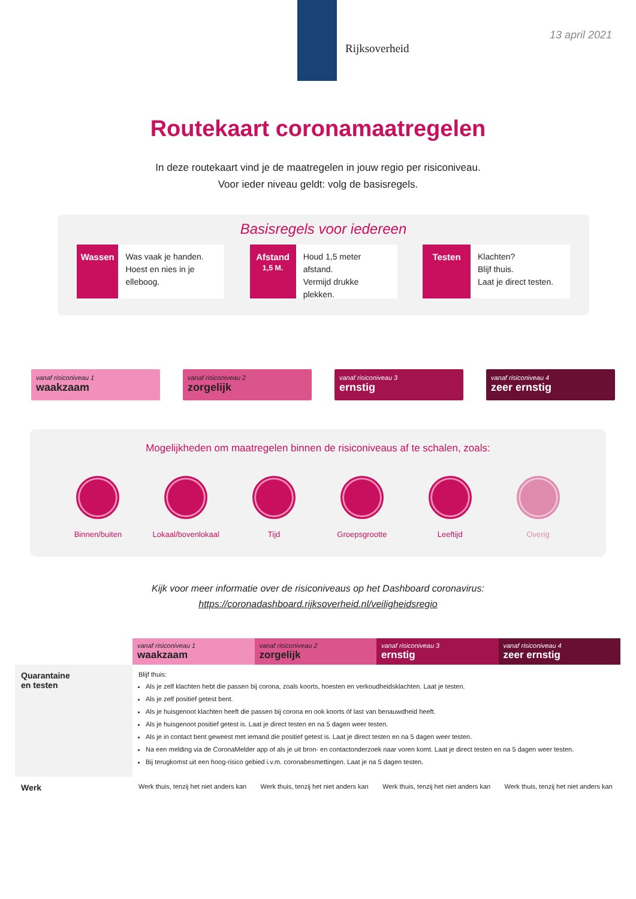Rijksoverheid
13 april 2021
Routekaart coronamaatregelen
In deze routekaart vind je de maatregelen in jouw regio per risiconiveau.
Voor ieder niveau geldt: volg de basisregels.
Basisregels voor iedereen
Wassen
Was vaak je handen.
Hoest en nies in je elleboog.
Afstand
1,5 M.
Houd 1,5 meter afstand.
Vermijd drukke plekken.
Testen
Klachten?
Blijf thuis.
Laat je direct testen.
vanaf risiconiveau 1
waakzaam
vanaf risiconiveau 2
zorgelijk
vanaf risiconiveau 3
ernstig
vanaf risiconiveau 4
zeer ernstig
Mogelijkheden om maatregelen binnen de risiconiveaus af te schalen, zoals:
Binnen/buiten Lokaal/bovenlokaal
Tijd Groepsgrootte Leeftijd Overig
Kijk voor meer informatie over de risiconiveaus op het Dashboard coronavirus:
https://coronadashboard.rijksoverheid.nl/veiligheidsregio
| | vanaf risiconiveau 1 waakzaam | vanaf risiconiveau 2 zorgelijk | vanaf risiconiveau 3 ernstig | vanaf risiconiveau 4 zeer ernstig |
| --- | --- | --- | --- | --- |
| Quarantaine en testen | Blijf thuis: Als je zelf klachten hebt die passen bij corona, zoals koorts, hoesten en verkoudheidsklachten. Laat je testen. Als je zelf positief getest bent. Als je huisgenoot klachten heeft die passen bij corona en ook koorts óf last van benauwdheid heeft. Als je huisgenoot positief getest is. Laat je direct testen en na 5 dagen weer testen. Als je in contact bent geweest met iemand die positief getest is. Laat je direct testen en na 5 dagen weer testen. Na een melding via de CoronaMelder app of als je uit bron- en contactonderzoek naar voren komt. Laat je direct testen en na 5 dagen weer testen. Bij terugkomst uit een hoog-risico gebied i.v.m. coronabesmettingen. Laat je na 5 dagen testen. | | | |
| Werk | Werk thuis, tenzij het niet anders kan | Werk thuis, tenzij het niet anders kan | Werk thuis, tenzij het niet anders kan | Werk thuis, tenzij het niet anders kan |